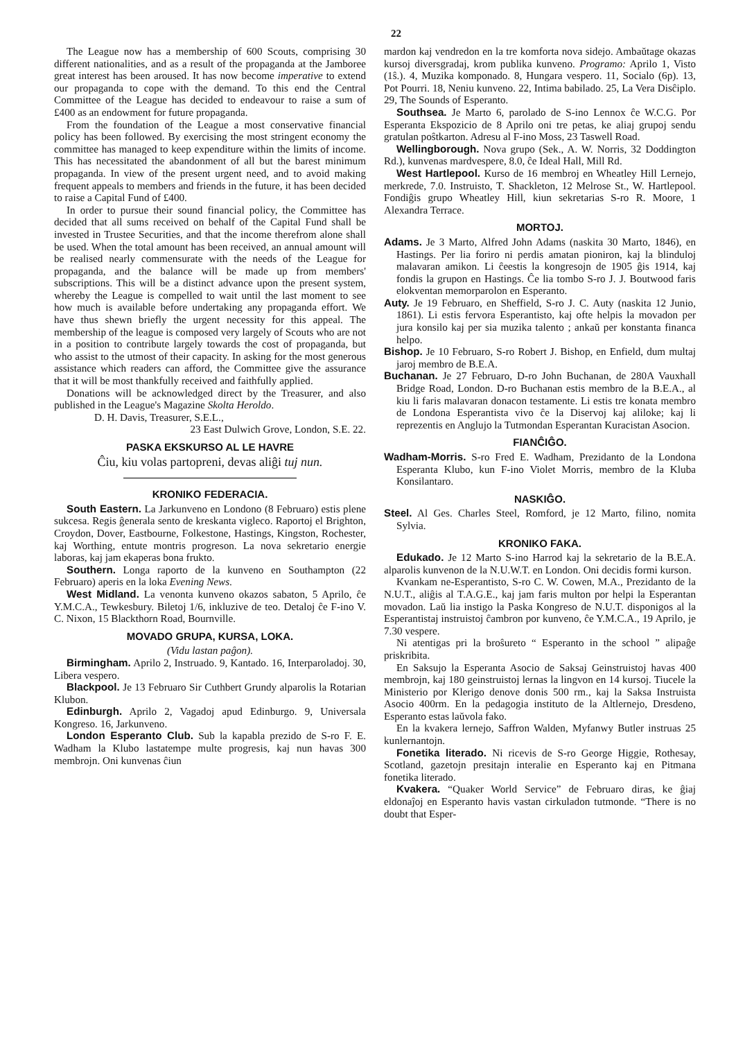22
The League now has a membership of 600 Scouts, comprising 30 different nationalities, and as a result of the propaganda at the Jamboree great interest has been aroused. It has now become imperative to extend our propaganda to cope with the demand. To this end the Central Committee of the League has decided to endeavour to raise a sum of £400 as an endowment for future propaganda.
From the foundation of the League a most conservative financial policy has been followed. By exercising the most stringent economy the committee has managed to keep expenditure within the limits of income. This has necessitated the abandonment of all but the barest minimum propaganda. In view of the present urgent need, and to avoid making frequent appeals to members and friends in the future, it has been decided to raise a Capital Fund of £400.
In order to pursue their sound financial policy, the Committee has decided that all sums received on behalf of the Capital Fund shall be invested in Trustee Securities, and that the income therefrom alone shall be used. When the total amount has been received, an annual amount will be realised nearly commensurate with the needs of the League for propaganda, and the balance will be made up from members' subscriptions. This will be a distinct advance upon the present system, whereby the League is compelled to wait until the last moment to see how much is available before undertaking any propaganda effort. We have thus shewn briefly the urgent necessity for this appeal. The membership of the league is composed very largely of Scouts who are not in a position to contribute largely towards the cost of propaganda, but who assist to the utmost of their capacity. In asking for the most generous assistance which readers can afford, the Committee give the assurance that it will be most thankfully received and faithfully applied.
Donations will be acknowledged direct by the Treasurer, and also published in the League's Magazine Skolta Heroldo.
D. H. Davis, Treasurer, S.E.L.,
23 East Dulwich Grove, London, S.E. 22.
PASKA EKSKURSO AL LE HAVRE
Ĉiu, kiu volas partopreni, devas aliĝi tuj nun.
KRONIKO FEDERACIA.
South Eastern. La Jarkunveno en Londono (8 Februaro) estis plene sukcesa. Regis ĝenerala sento de kreskanta vigleco. Raportoj el Brighton, Croydon, Dover, Eastbourne, Folkestone, Hastings, Kingston, Rochester, kaj Worthing, entute montris progreson. La nova sekretario energie laboras, kaj jam ekaperas bona frukto.
Southern. Longa raporto de la kunveno en Southampton (22 Februaro) aperis en la loka Evening News.
West Midland. La venonta kunveno okazos sabaton, 5 Aprilo, ĉe Y.M.C.A., Tewkesbury. Biletoj 1/6, inkluzive de teo. Detaloj ĉe F-ino V. C. Nixon, 15 Blackthorn Road, Bournville.
MOVADO GRUPA, KURSA, LOKA.
(Vidu lastan paĝon).
Birmingham. Aprilo 2, Instruado. 9, Kantado. 16, Interparoladoj. 30, Libera vespero.
Blackpool. Je 13 Februaro Sir Cuthbert Grundy alparolis la Rotarian Klubon.
Edinburgh. Aprilo 2, Vagadoj apud Edinburgo. 9, Universala Kongreso. 16, Jarkunveno.
London Esperanto Club. Sub la kapabla prezido de S-ro F. E. Wadham la Klubo lastatempe multe progresis, kaj nun havas 300 membrojn. Oni kunvenas ĉiun
mardon kaj vendredon en la tre komforta nova sidejo. Ambaŭtage okazas kursoj diversgradaj, krom publika kunveno. Programo: Aprilo 1, Visto (1ŝ.). 4, Muzika komponado. 8, Hungara vespero. 11, Socialo (6p). 13, Pot Pourri. 18, Neniu kunveno. 22, Intima babilado. 25, La Vera Disĉiplo. 29, The Sounds of Esperanto.
Southsea. Je Marto 6, parolado de S-ino Lennox ĉe W.C.G. Por Esperanta Ekspozicio de 8 Aprilo oni tre petas, ke aliaj grupoj sendu gratulan poŝtkarton. Adresu al F-ino Moss, 23 Taswell Road.
Wellingborough. Nova grupo (Sek., A. W. Norris, 32 Doddington Rd.), kunvenas mardvespere, 8.0, ĉe Ideal Hall, Mill Rd.
West Hartlepool. Kurso de 16 membroj en Wheatley Hill Lernejo, merkrede, 7.0. Instruisto, T. Shackleton, 12 Melrose St., W. Hartlepool. Fondiĝis grupo Wheatley Hill, kiun sekretarias S-ro R. Moore, 1 Alexandra Terrace.
MORTOJ.
Adams. Je 3 Marto, Alfred John Adams (naskita 30 Marto, 1846), en Hastings. Per lia foriro ni perdis amatan pioniron, kaj la blinduloj malavaran amikon. Li ĉeestis la kongresojn de 1905 ĝis 1914, kaj fondis la grupon en Hastings. Ĉe lia tombo S-ro J. J. Boutwood faris elokventan memorparolon en Esperanto.
Auty. Je 19 Februaro, en Sheffield, S-ro J. C. Auty (naskita 12 Junio, 1861). Li estis fervora Esperantisto, kaj ofte helpis la movadon per jura konsilo kaj per sia muzika talento ; ankaŭ per konstanta financa helpo.
Bishop. Je 10 Februaro, S-ro Robert J. Bishop, en Enfield, dum multaj jaroj membro de B.E.A.
Buchanan. Je 27 Februaro, D-ro John Buchanan, de 280A Vauxhall Bridge Road, London. D-ro Buchanan estis membro de la B.E.A., al kiu li faris malavaran donacon testamente. Li estis tre konata membro de Londona Esperantista vivo ĉe la Diservoj kaj aliloke; kaj li reprezentis en Anglujo la Tutmondan Esperantan Kuracistan Asocion.
FIANĈIĜO.
Wadham-Morris. S-ro Fred E. Wadham, Prezidanto de la Londona Esperanta Klubo, kun F-ino Violet Morris, membro de la Kluba Konsilantaro.
NASKIĜO.
Steel. Al Ges. Charles Steel, Romford, je 12 Marto, filino, nomita Sylvia.
KRONIKO FAKA.
Edukado. Je 12 Marto S-ino Harrod kaj la sekretario de la B.E.A. alparolis kunvenon de la N.U.W.T. en London. Oni decidis formi kurson.
Kvankam ne-Esperantisto, S-ro C. W. Cowen, M.A., Prezidanto de la N.U.T., aliĝis al T.A.G.E., kaj jam faris multon por helpi la Esperantan movadon. Laŭ lia instigo la Paska Kongreso de N.U.T. disponigos al la Esperantistaj instruistoj ĉambron por kunveno, ĉe Y.M.C.A., 19 Aprilo, je 7.30 vespere.
Ni atentigas pri la broŝureto “ Esperanto in the school ” alipaĝe priskribita.
En Saksujo la Esperanta Asocio de Saksaj Geinstruistoj havas 400 membrojn, kaj 180 geinstruistoj lernas la lingvon en 14 kursoj. Tiucele la Ministerio por Klerigo denove donis 500 rm., kaj la Saksa Instruista Asocio 400rm. En la pedagogia instituto de la Altlernejo, Dresdeno, Esperanto estas laŭvola fako.
En la kvakera lernejo, Saffron Walden, Myfanwy Butler instruas 25 kunlernantojn.
Fonetika literado. Ni ricevis de S-ro George Higgie, Rothesay, Scotland, gazetojn presitajn interalie en Esperanto kaj en Pitmana fonetika literado.
Kvakera. “Quaker World Service” de Februaro diras, ke ĝiaj eldonaĵoj en Esperanto havis vastan cirkuladon tutmonde. “There is no doubt that Esper-